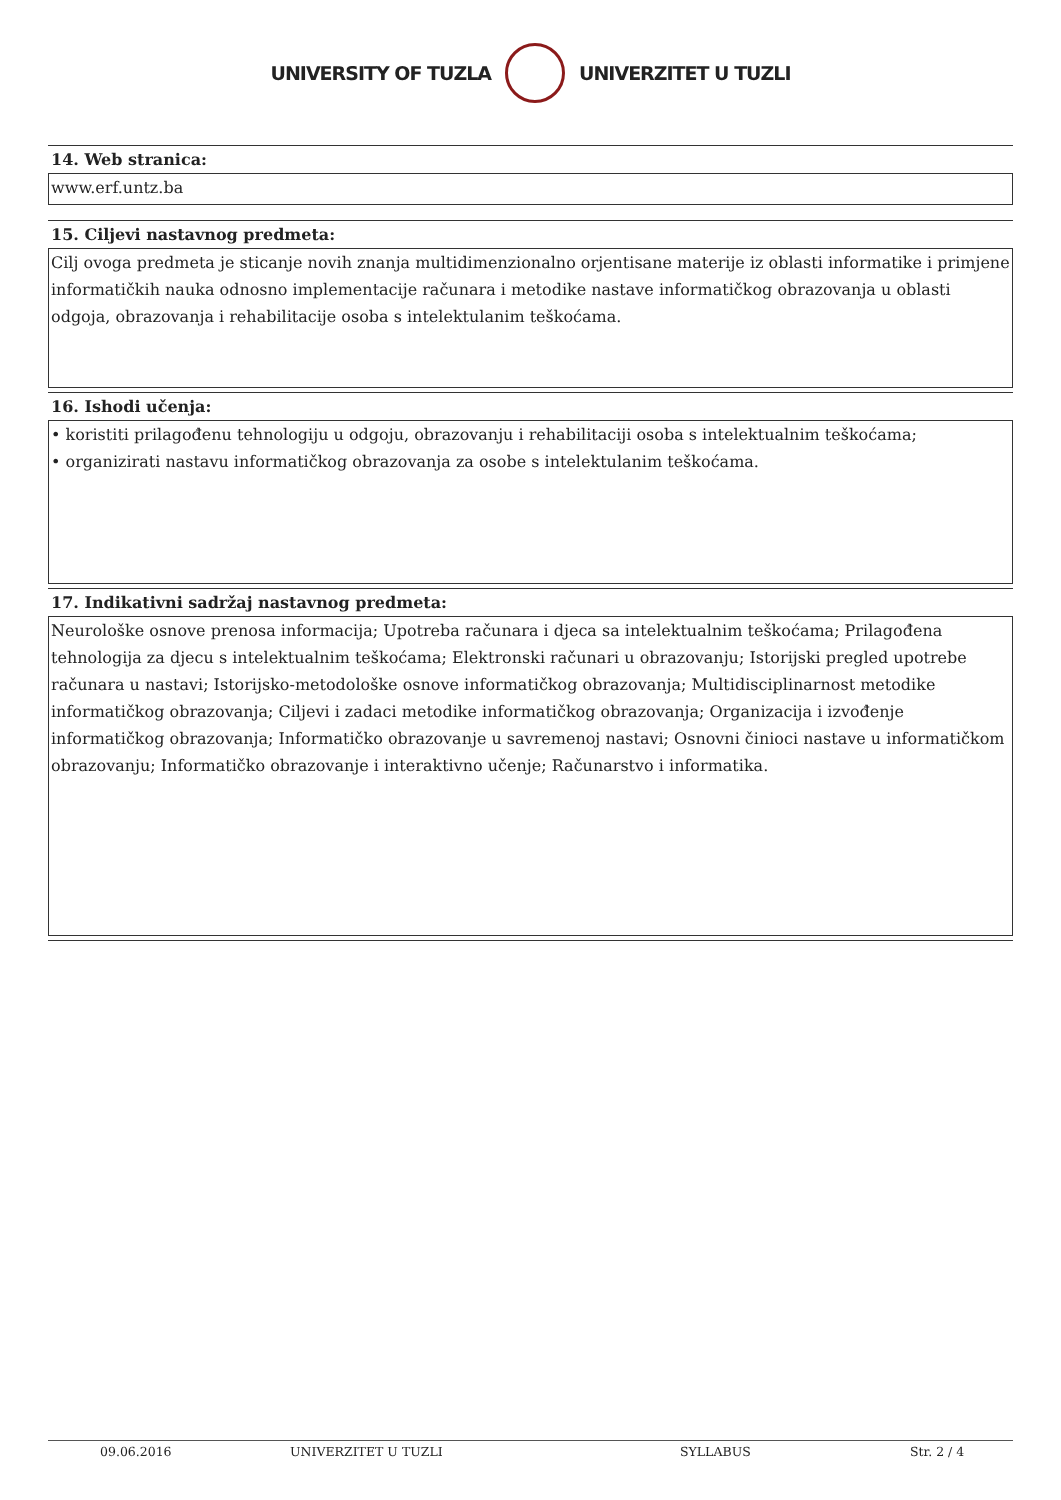UNIVERSITY OF TUZLA UNIVERZITET U TUZLI
14. Web stranica:
www.erf.untz.ba
15. Ciljevi nastavnog predmeta:
Cilj ovoga predmeta je sticanje novih znanja multidimenzionalno orjentisane materije iz oblasti informatike i primjene informatičkih nauka odnosno implementacije računara i metodike nastave informatičkog obrazovanja u oblasti odgoja, obrazovanja i rehabilitacije osoba s intelektulanim teškoćama.
16. Ishodi učenja:
• koristiti prilagođenu tehnologiju u odgoju, obrazovanju i rehabilitaciji osoba s intelektualnim teškoćama;
• organizirati nastavu informatičkog obrazovanja za osobe s intelektulanim teškoćama.
17. Indikativni sadržaj nastavnog predmeta:
Neurološke osnove prenosa informacija; Upotreba računara i djeca sa intelektualnim teškoćama; Prilagođena tehnologija za djecu s intelektualnim teškoćama; Elektronski računari u obrazovanju; Istorijski pregled upotrebe računara u nastavi; Istorijsko-metodološke osnove informatičkog obrazovanja; Multidisciplinarnost metodike informatičkog obrazovanja; Ciljevi i zadaci metodike informatičkog obrazovanja; Organizacija i izvođenje informatičkog obrazovanja; Informatičko obrazovanje u savremenoj nastavi; Osnovni činioci nastave u informatičkom obrazovanju; Informatičko obrazovanje i interaktivno učenje; Računarstvo i informatika.
09.06.2016 UNIVERZITET U TUZLI SYLLABUS Str. 2 / 4